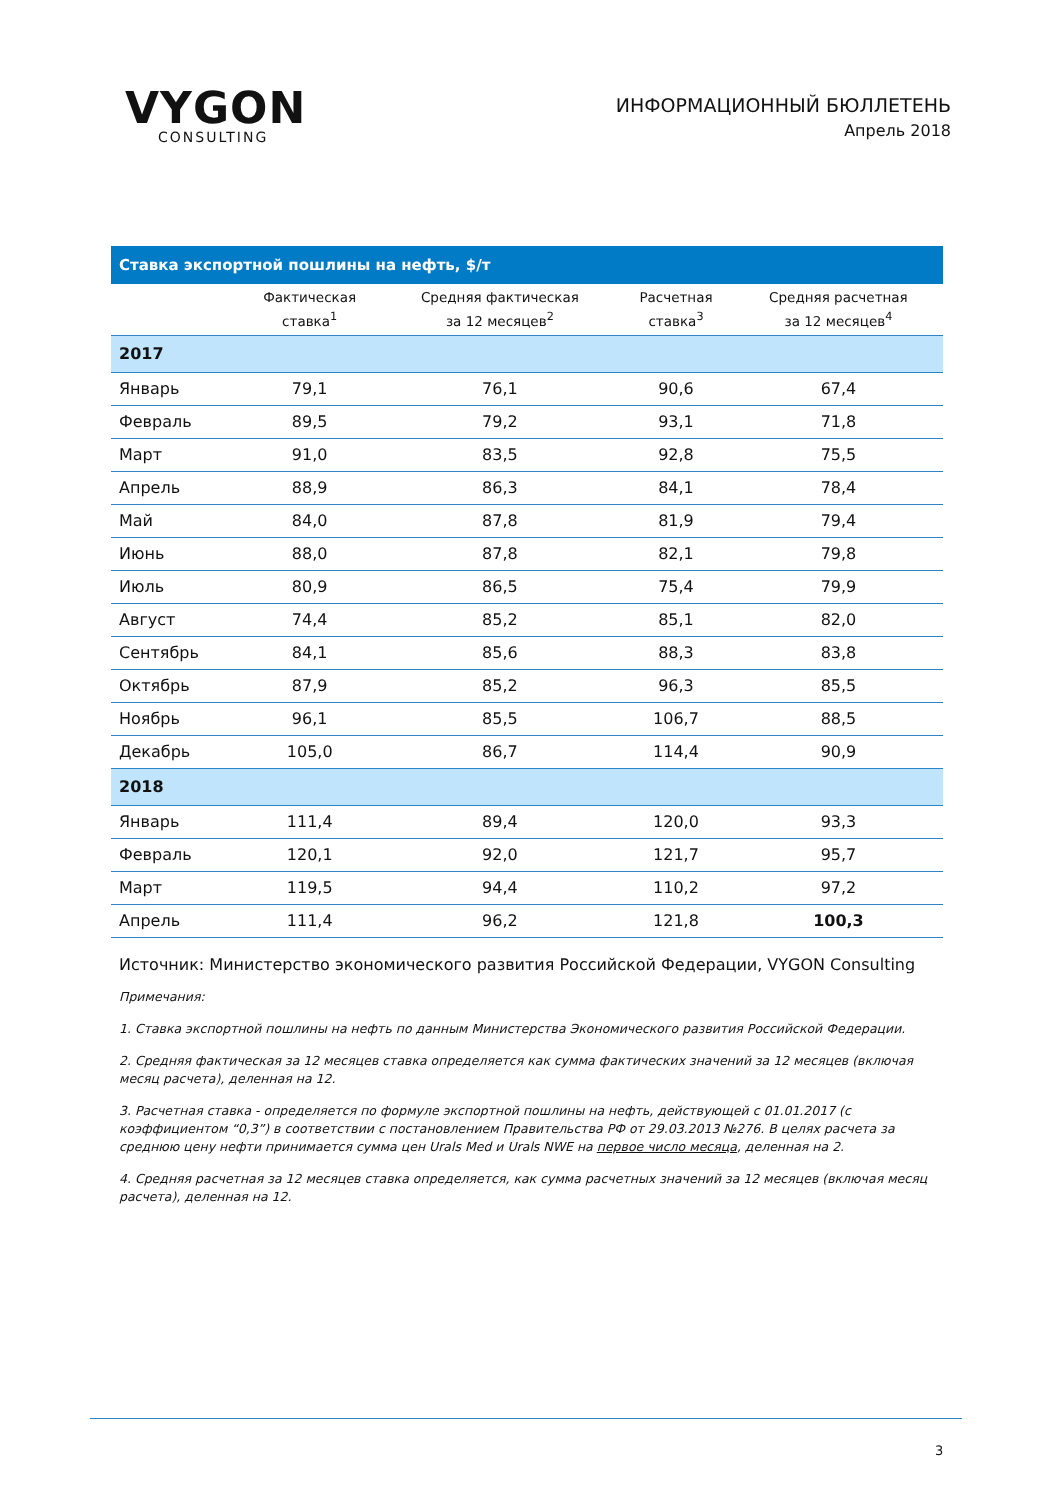VYGON
CONSULTING
ИНФОРМАЦИОННЫЙ БЮЛЛЕТЕНЬ
Апрель 2018
| Ставка экспортной пошлины на нефть, $/т | | | | |
| --- | --- | --- | --- | --- |
| | Фактическая ставка<sup>1</sup> | Средняя фактическая за 12 месяцев<sup>2</sup> | Расчетная ставка<sup>3</sup> | Средняя расчетная за 12 месяцев<sup>4</sup> |
| 2017 | | | | |
| Январь | 79,1 | 76,1 | 90,6 | 67,4 |
| Февраль | 89,5 | 79,2 | 93,1 | 71,8 |
| Март | 91,0 | 83,5 | 92,8 | 75,5 |
| Апрель | 88,9 | 86,3 | 84,1 | 78,4 |
| Май | 84,0 | 87,8 | 81,9 | 79,4 |
| Июнь | 88,0 | 87,8 | 82,1 | 79,8 |
| Июль | 80,9 | 86,5 | 75,4 | 79,9 |
| Август | 74,4 | 85,2 | 85,1 | 82,0 |
| Сентябрь | 84,1 | 85,6 | 88,3 | 83,8 |
| Октябрь | 87,9 | 85,2 | 96,3 | 85,5 |
| Ноябрь | 96,1 | 85,5 | 106,7 | 88,5 |
| Декабрь | 105,0 | 86,7 | 114,4 | 90,9 |
| 2018 | | | | |
| Январь | 111,4 | 89,4 | 120,0 | 93,3 |
| Февраль | 120,1 | 92,0 | 121,7 | 95,7 |
| Март | 119,5 | 94,4 | 110,2 | 97,2 |
| Апрель | 111,4 | 96,2 | 121,8 | 100,3 |
Источник: Министерство экономического развития Российской Федерации, VYGON Consulting
Примечания:
1. Ставка экспортной пошлины на нефть по данным Министерства Экономического развития Российской Федерации.
2. Средняя фактическая за 12 месяцев ставка определяется как сумма фактических значений за 12 месяцев (включая месяц расчета), деленная на 12.
3. Расчетная ставка - определяется по формуле экспортной пошлины на нефть, действующей с 01.01.2017 (с коэффициентом “0,3”) в соответствии с постановлением Правительства РФ от 29.03.2013 №276. В целях расчета за среднюю цену нефти принимается сумма цен Urals Med и Urals NWE на первое число месяца, деленная на 2.
4. Средняя расчетная за 12 месяцев ставка определяется, как сумма расчетных значений за 12 месяцев (включая месяц расчета), деленная на 12.
3